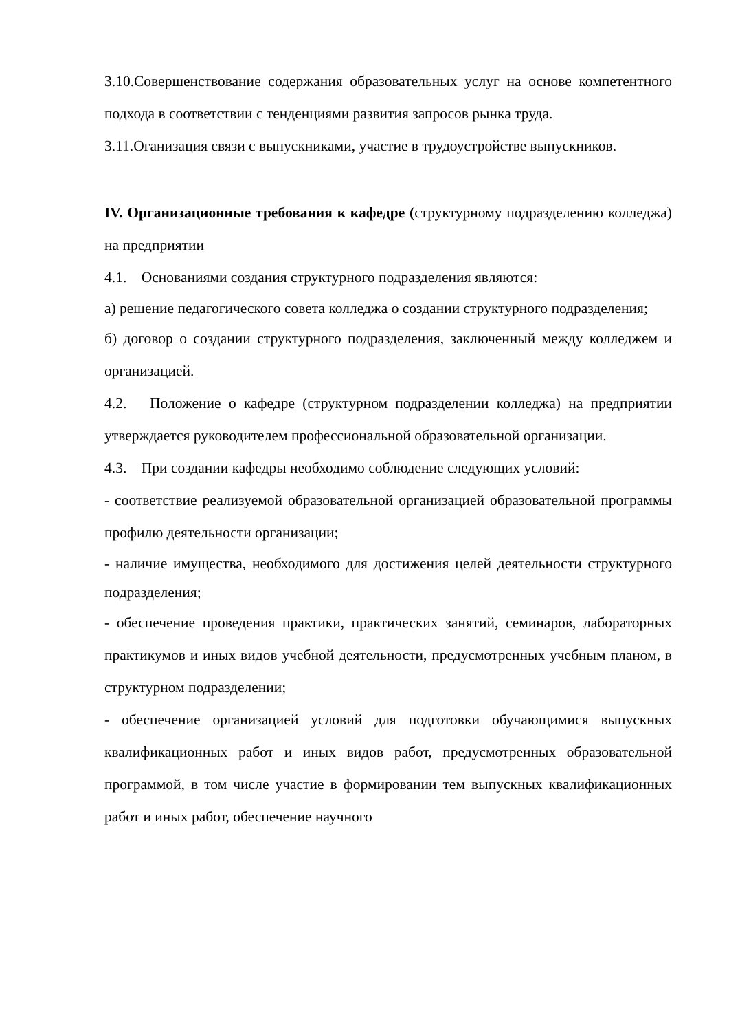3.10.Совершенствование содержания образовательных услуг на основе компетентного подхода в соответствии с тенденциями развития запросов рынка труда.
3.11.Оганизация связи с выпускниками, участие в трудоустройстве выпускников.
IV. Организационные требования к кафедре (структурному подразделению колледжа) на предприятии
4.1. Основаниями создания структурного подразделения являются:
а) решение педагогического совета колледжа о создании структурного подразделения;
б) договор о создании структурного подразделения, заключенный между колледжем и организацией.
4.2. Положение о кафедре (структурном подразделении колледжа) на предприятии утверждается руководителем профессиональной образовательной организации.
4.3. При создании кафедры необходимо соблюдение следующих условий:
- соответствие реализуемой образовательной организацией образовательной программы профилю деятельности организации;
- наличие имущества, необходимого для достижения целей деятельности структурного подразделения;
- обеспечение проведения практики, практических занятий, семинаров, лабораторных практикумов и иных видов учебной деятельности, предусмотренных учебным планом, в структурном подразделении;
- обеспечение организацией условий для подготовки обучающимися выпускных квалификационных работ и иных видов работ, предусмотренных образовательной программой, в том числе участие в формировании тем выпускных квалификационных работ и иных работ, обеспечение научного